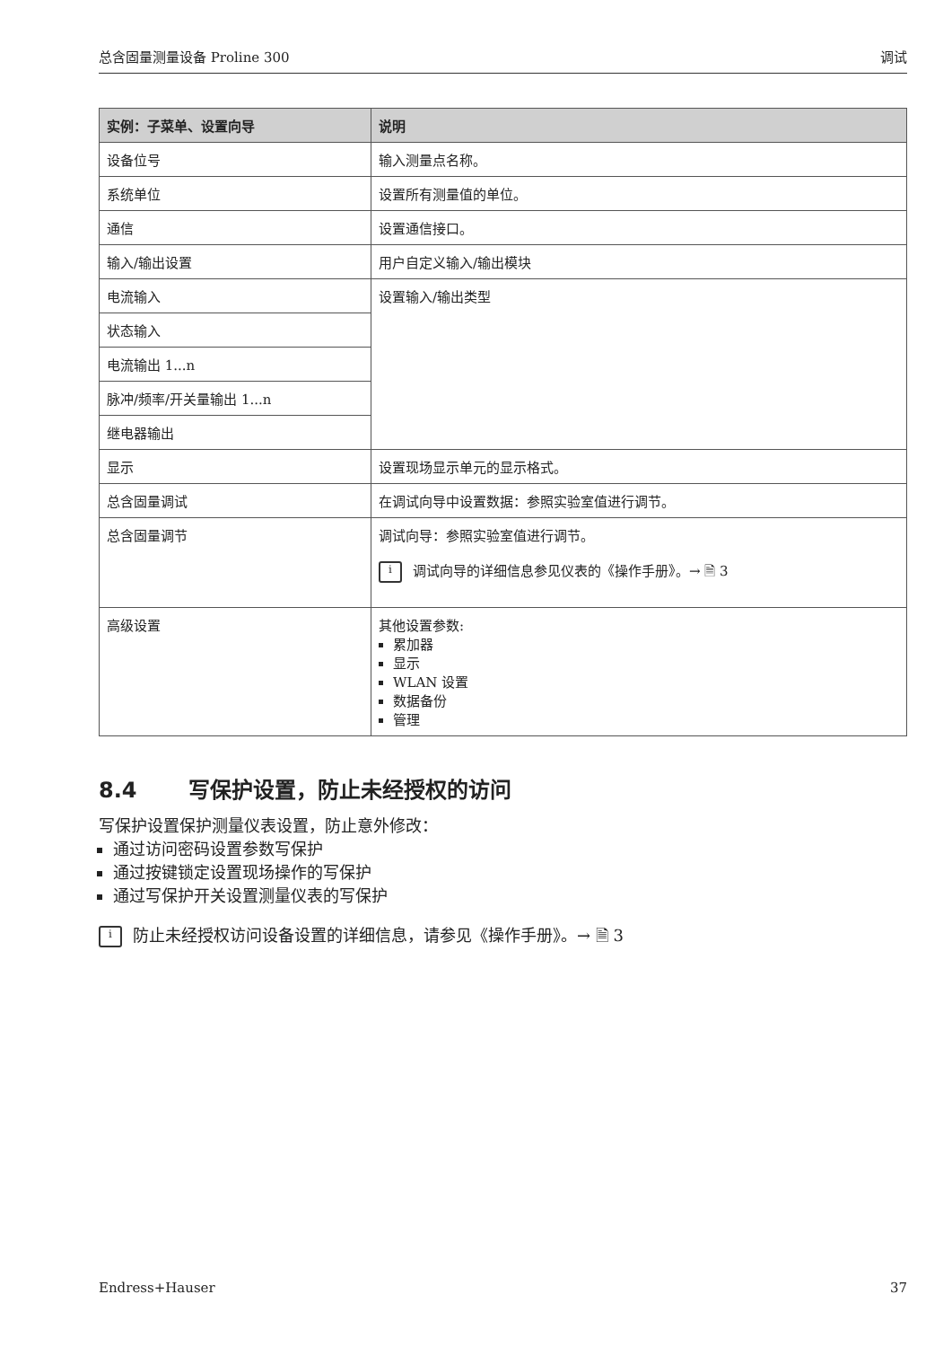总含固量测量设备 Proline 300 调试
| 实例：子菜单、设置向导 | 说明 |
| --- | --- |
| 设备位号 | 输入测量点名称。 |
| 系统单位 | 设置所有测量值的单位。 |
| 通信 | 设置通信接口。 |
| 输入/输出设置 | 用户自定义输入/输出模块 |
| 电流输入 | 设置输入/输出类型 |
| 状态输入 | |
| 电流输出 1...n | |
| 脉冲/频率/开关量输出 1...n | |
| 继电器输出 | |
| 显示 | 设置现场显示单元的显示格式。 |
| 总含固量调试 | 在调试向导中设置数据：参照实验室值进行调节。 |
| 总含固量调节 | 调试向导：参照实验室值进行调节。 i 调试向导的详细信息参见仪表的《操作手册》。→ 🗎 3 |
| 高级设置 | 其他设置参数: 累加器 显示 WLAN 设置 数据备份 管理 |
8.4 写保护设置，防止未经授权的访问
写保护设置保护测量仪表设置，防止意外修改：
通过访问密码设置参数写保护
通过按键锁定设置现场操作的写保护
通过写保护开关设置测量仪表的写保护
i防止未经授权访问设备设置的详细信息，请参见《操作手册》。→ 🗎 3
Endress+Hauser 37